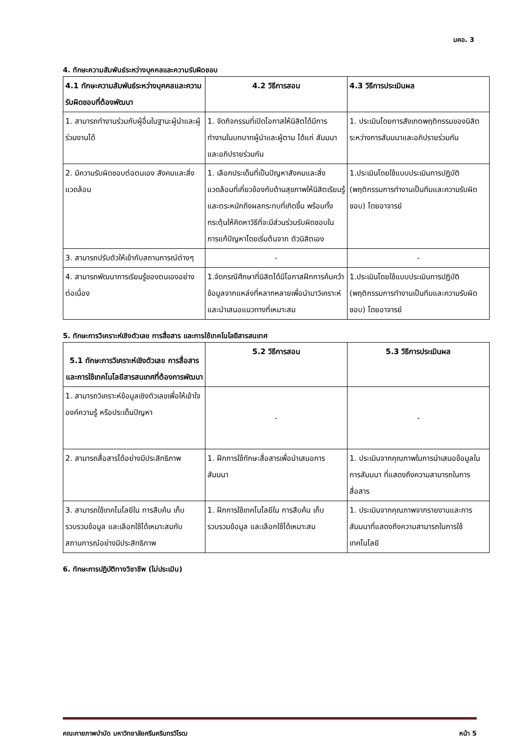มคอ. 3
4. ทักษะความสัมพันธ์ระหว่างบุคคลและความรับผิดชอบ
| 4.1 ทักษะความสัมพันธ์ระหว่างบุคคลและความรับผิดชอบที่ต้องพัฒนา | 4.2 วิธีการสอน | 4.3 วิธีการประเมินผล |
| --- | --- | --- |
| 1. สามารถทำงานร่วมกับผู้อื่นในฐานะผู้นำและผู้ร่วมงานได้ | 1. จัดกิจกรรมที่เปิดโอกาสให้นิสิตได้มีการทำงานในบทบาทผู้นำและผู้ตาม ได้แก่ สัมมนาและอภิปรายร่วมกัน | 1. ประเมินโดยการสังเกตพฤติกรรมของนิสิตระหว่างการสัมมนาและอภิปรายร่วมกัน |
| 2. มีความรับผิดชอบต่อตนเอง สังคมและสิ่งแวดล้อม | 1. เลือกประเด็นที่เป็นปัญหาสังคมและสิ่งแวดล้อมที่เกี่ยวข้องกับด้านสุขภาพให้นิสิตเรียนรู้ และตระหนักถึงผลกระทบที่เกิดขึ้น พร้อมทั้งกระตุ้นให้คิดหาวิธีที่จะมีส่วนร่วมรับผิดชอบใน การแก้ปัญหาโดยเริ่มต้นจาก ตัวนิสิตเอง | 1.ประเมินโดยใช้แบบประเมินการปฏิบัติ (พฤติกรรมการทำงานเป็นทีมและความรับผิดชอบ) โดยอาจารย์ |
| 3. สามารถปรับตัวให้เข้ากับสถานการณ์ต่างๆ | - | - |
| 4. สามารถพัฒนาการเรียนรู้ของตนเองอย่างต่อเนื่อง | 1.จัดกรณีศึกษาที่นิสิตได้มีโอกาสฝึกการค้นคว้าข้อมูลจากแหล่งที่หลากหลายเพื่อนำมาวิเคราะห์และนำเสนอแนวทางที่เหมาะสม | 1.ประเมินโดยใช้แบบประเมินการปฏิบัติ (พฤติกรรมการทำงานเป็นทีมและความรับผิดชอบ) โดยอาจารย์ |
5. ทักษะการวิเคราะห์เชิงตัวเลข การสื่อสาร และการใช้เทคโนโลยีสารสนเทศ
| 5.1 ทักษะการวิเคราะห์เชิงตัวเลข การสื่อสาร และการใช้เทคโนโลยีสารสนเทศที่ต้องการพัฒนา | 5.2 วิธีการสอน | 5.3 วิธีการประเมินผล |
| --- | --- | --- |
| 1. สามารถวิเคราะห์ข้อมูลเชิงตัวเลขเพื่อให้เข้าใจองค์ความรู้ หรือประเด็นปัญหา | - | - |
| 2. สามารถสื่อสารได้อย่างมีประสิทธิภาพ | 1. ฝึกการใช้ทักษะสื่อสารเพื่อนำเสนอการสัมมนา | 1. ประเมินจากคุณภาพในการนำเสนอข้อมูลในการสัมมนา ที่แสดงถึงความสามารถในการสื่อสาร |
| 3. สามารถใช้เทคโนโลยีใน การสืบค้น เก็บรวบรวมข้อมูล และเลือกใช้ได้เหมาะสมกับสถานการณ์อย่างมีประสิทธิภาพ | 1. ฝึกการใช้เทคโนโลยีใน การสืบค้น เก็บรวบรวมข้อมูล และเลือกใช้ได้เหมาะสม | 1. ประเมินจากคุณภาพจากรายงานและการสัมมนาที่แสดงถึงความสามารถในการใช้เทคโนโลยี |
6. ทักษะการปฏิบัติทางวิชาชีพ (ไม่ประเมิน)
คณะกายภาพบำบัด มหาวิทยาลัยศรีนครินทรวิโรฒ หน้า 5